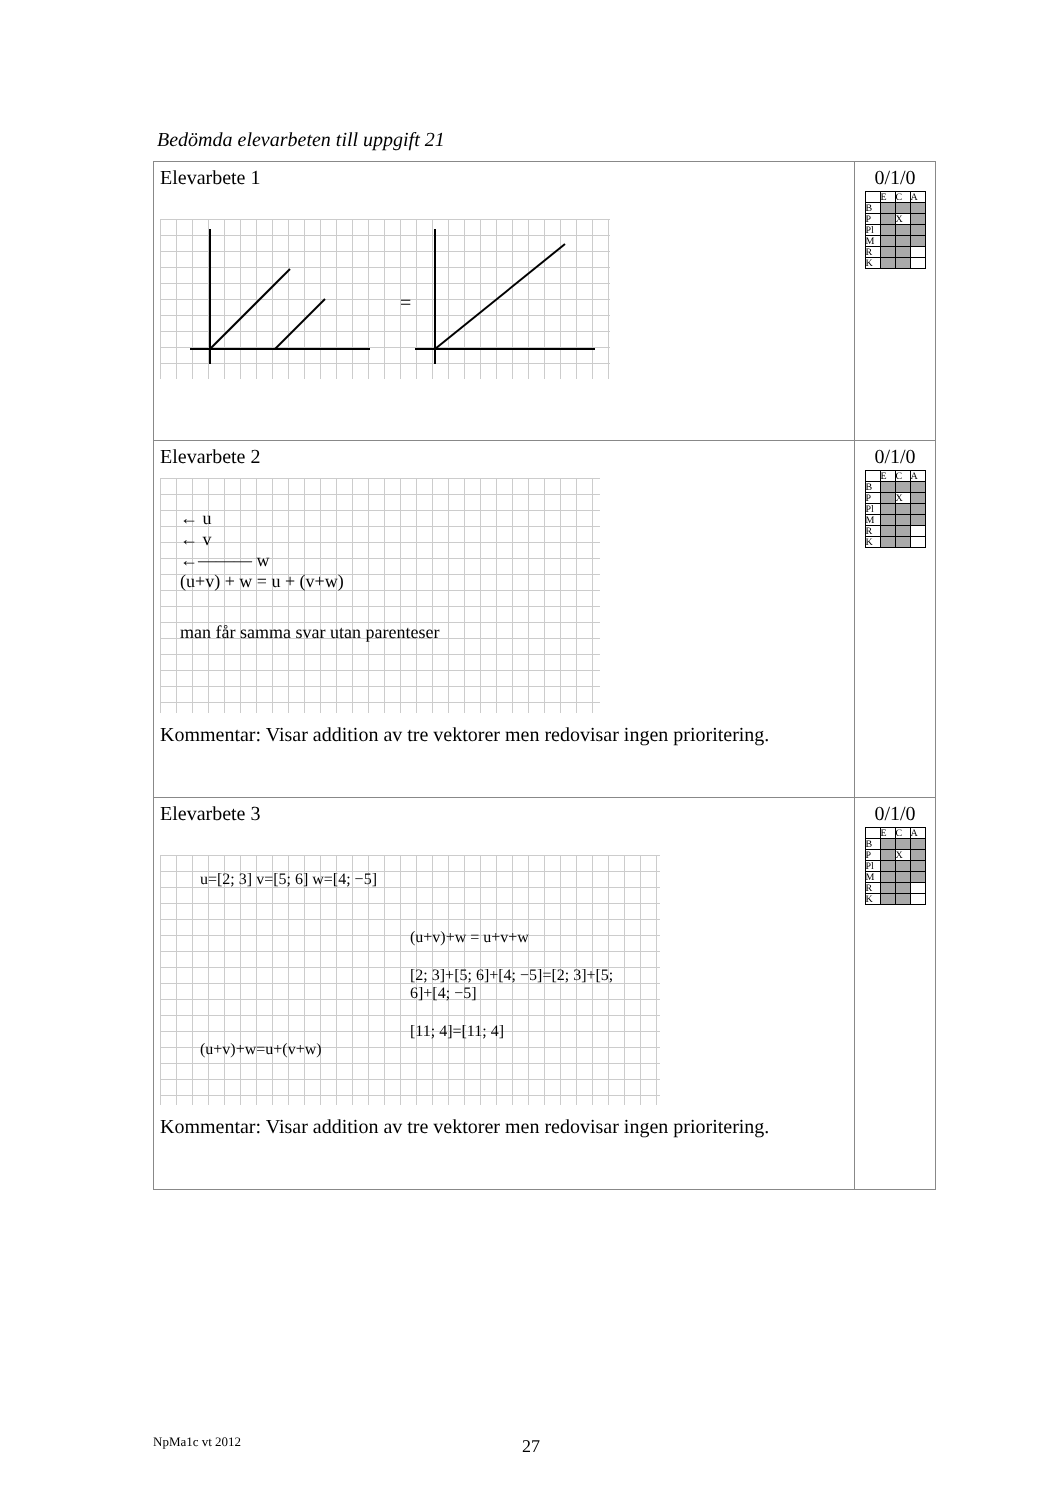Bedömda elevarbeten till uppgift 21
| Elevarbete 1 = | 0/1/0 / / E / C / A / / B / / / / / P / / X / / / Pl / / / / / M / / / / / R / / / / / K / / / / |
| Elevarbete 2 ← u ← v ←——— w (u+v) + w = u + (v+w) man får samma svar utan parenteser Kommentar: Visar addition av tre vektorer men redovisar ingen prioritering. | 0/1/0 / / E / C / A / / B / / / / / P / / X / / / Pl / / / / / M / / / / / R / / / / / K / / / / |
| Elevarbete 3 u=[2; 3] v=[5; 6] w=[4; −5] (u+v)+w = u+v+w [2; 3]+[5; 6]+[4; −5]=[2; 3]+[5; 6]+[4; −5] [11; 4]=[11; 4] (u+v)+w=u+(v+w) Kommentar: Visar addition av tre vektorer men redovisar ingen prioritering. | 0/1/0 / / E / C / A / / B / / / / / P / / X / / / Pl / / / / / M / / / / / R / / / / / K / / / / |
NpMa1c vt 2012 27